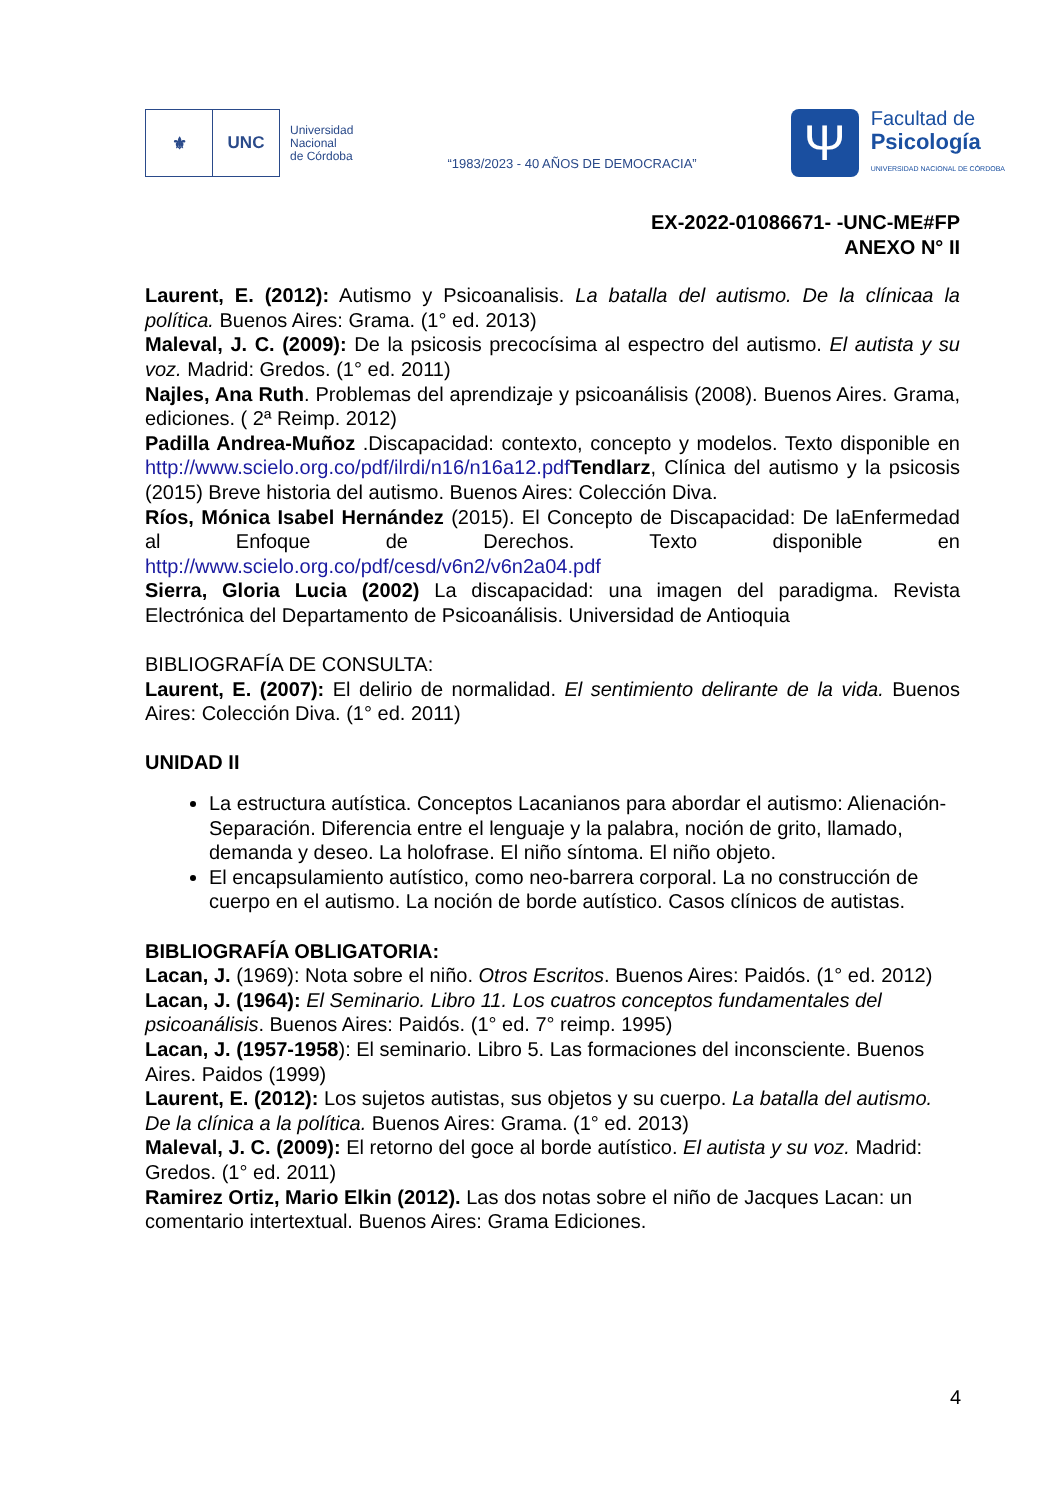⚜ UNC
Universidad
Nacional
de Córdoba
“1983/2023 - 40 AÑOS DE DEMOCRACIA”
Ψ
Facultad de
Psicología
UNIVERSIDAD NACIONAL DE CÓRDOBA
EX-2022-01086671- -UNC-ME#FP
ANEXO N° II
Laurent, E. (2012): Autismo y Psicoanalisis. La batalla del autismo. De la clínicaa la política. Buenos Aires: Grama. (1° ed. 2013)
Maleval, J. C. (2009): De la psicosis precocísima al espectro del autismo. El autista y su voz. Madrid: Gredos. (1° ed. 2011)
Najles, Ana Ruth. Problemas del aprendizaje y psicoanálisis (2008). Buenos Aires. Grama, ediciones. ( 2ª Reimp. 2012)
Padilla Andrea-Muñoz .Discapacidad: contexto, concepto y modelos. Texto disponible en http://www.scielo.org.co/pdf/ilrdi/n16/n16a12.pdf Tendlarz, Clínica del autismo y la psicosis (2015) Breve historia del autismo. Buenos Aires: Colección Diva.
Ríos, Mónica Isabel Hernández (2015). El Concepto de Discapacidad: De laEnfermedad al Enfoque de Derechos. Texto disponible en http://www.scielo.org.co/pdf/cesd/v6n2/v6n2a04.pdf
Sierra, Gloria Lucia (2002) La discapacidad: una imagen del paradigma. Revista Electrónica del Departamento de Psicoanálisis. Universidad de Antioquia
BIBLIOGRAFÍA DE CONSULTA:
Laurent, E. (2007): El delirio de normalidad. El sentimiento delirante de la vida. Buenos Aires: Colección Diva. (1° ed. 2011)
UNIDAD II
La estructura autística. Conceptos Lacanianos para abordar el autismo: Alienación- Separación. Diferencia entre el lenguaje y la palabra, noción de grito, llamado, demanda y deseo. La holofrase. El niño síntoma. El niño objeto.
El encapsulamiento autístico, como neo-barrera corporal. La no construcción de cuerpo en el autismo. La noción de borde autístico. Casos clínicos de autistas.
BIBLIOGRAFÍA OBLIGATORIA:
Lacan, J. (1969): Nota sobre el niño. Otros Escritos. Buenos Aires: Paidós. (1° ed. 2012)
Lacan, J. (1964): El Seminario. Libro 11. Los cuatros conceptos fundamentales del psicoanálisis. Buenos Aires: Paidós. (1° ed. 7° reimp. 1995)
Lacan, J. (1957-1958): El seminario. Libro 5. Las formaciones del inconsciente. Buenos Aires. Paidos (1999)
Laurent, E. (2012): Los sujetos autistas, sus objetos y su cuerpo. La batalla del autismo. De la clínica a la política. Buenos Aires: Grama. (1° ed. 2013)
Maleval, J. C. (2009): El retorno del goce al borde autístico. El autista y su voz. Madrid: Gredos. (1° ed. 2011)
Ramirez Ortiz, Mario Elkin (2012). Las dos notas sobre el niño de Jacques Lacan: un comentario intertextual. Buenos Aires: Grama Ediciones.
4